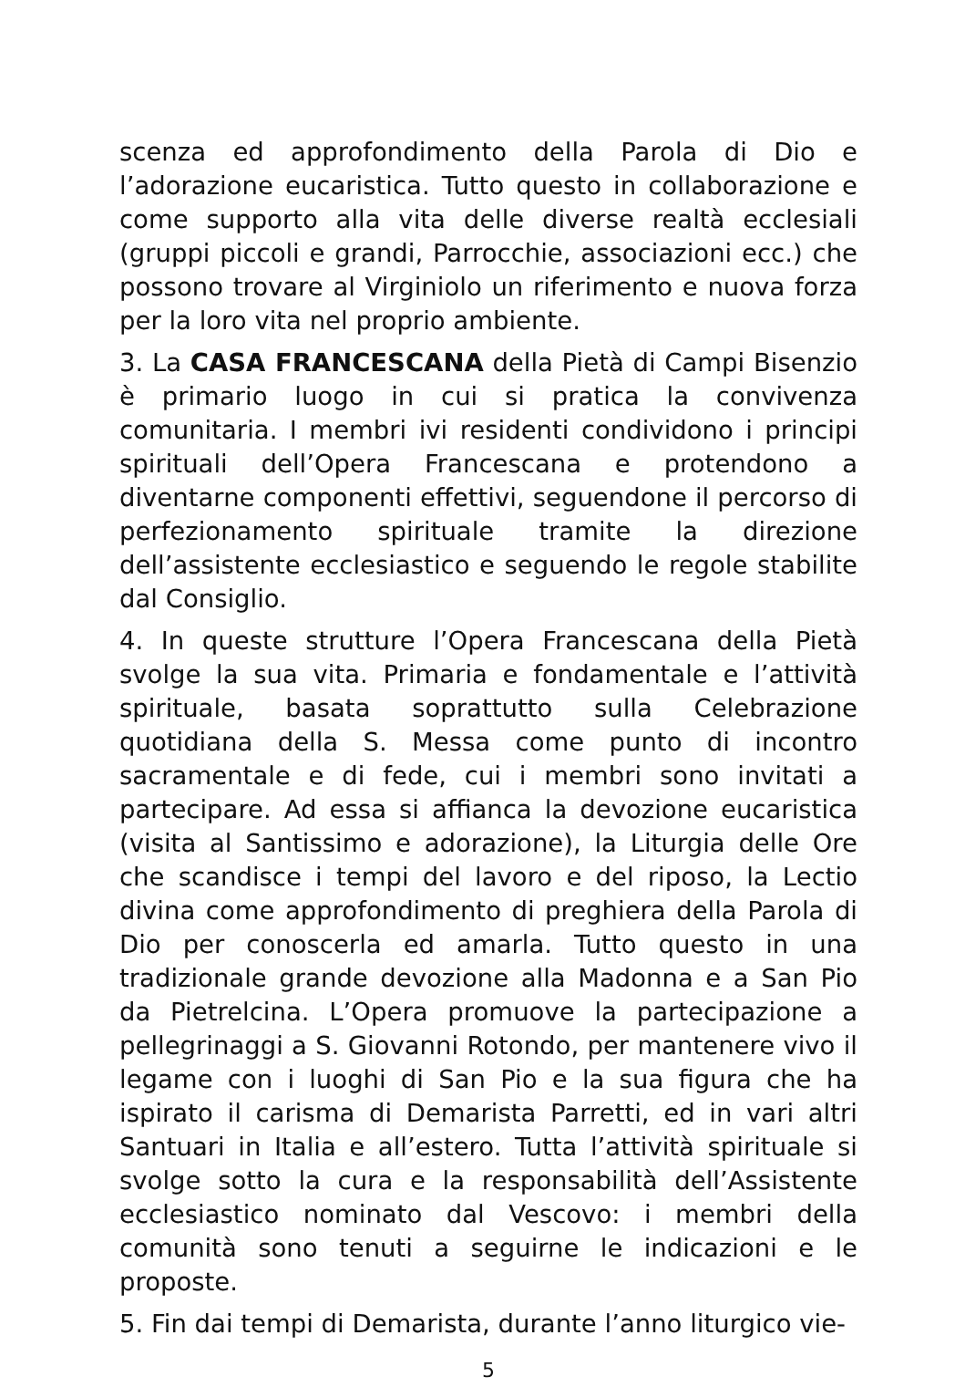scenza ed approfondimento della Parola di Dio e l’adorazione eucaristica. Tutto questo in collaborazione e come supporto alla vita delle diverse realtà ecclesiali (gruppi piccoli e grandi, Parrocchie, associazioni ecc.) che possono trovare al Virginiolo un riferimento e nuova forza per la loro vita nel proprio ambiente.
3. La CASA FRANCESCANA della Pietà di Campi Bisenzio è primario luogo in cui si pratica la convivenza comunitaria. I membri ivi residenti condividono i principi spirituali dell’Opera Francescana e protendono a diventarne componenti effettivi, seguendone il percorso di perfezionamento spirituale tramite la direzione dell’assistente ecclesiastico e seguendo le regole stabilite dal Consiglio.
4. In queste strutture l’Opera Francescana della Pietà svolge la sua vita. Primaria e fondamentale e l’attività spirituale, basata soprattutto sulla Celebrazione quotidiana della S. Messa come punto di incontro sacramentale e di fede, cui i membri sono invitati a partecipare. Ad essa si affianca la devozione eucaristica (visita al Santissimo e adorazione), la Liturgia delle Ore che scandisce i tempi del lavoro e del riposo, la Lectio divina come approfondimento di preghiera della Parola di Dio per conoscerla ed amarla. Tutto questo in una tradizionale grande devozione alla Madonna e a San Pio da Pietrelcina. L’Opera promuove la partecipazione a pellegrinaggi a S. Giovanni Rotondo, per mantenere vivo il legame con i luoghi di San Pio e la sua figura che ha ispirato il carisma di Demarista Parretti, ed in vari altri Santuari in Italia e all’estero. Tutta l’attività spirituale si svolge sotto la cura e la responsabilità dell’Assistente ecclesiastico nominato dal Vescovo: i membri della comunità sono tenuti a seguirne le indicazioni e le proposte.
5. Fin dai tempi di Demarista, durante l’anno liturgico vie-
5